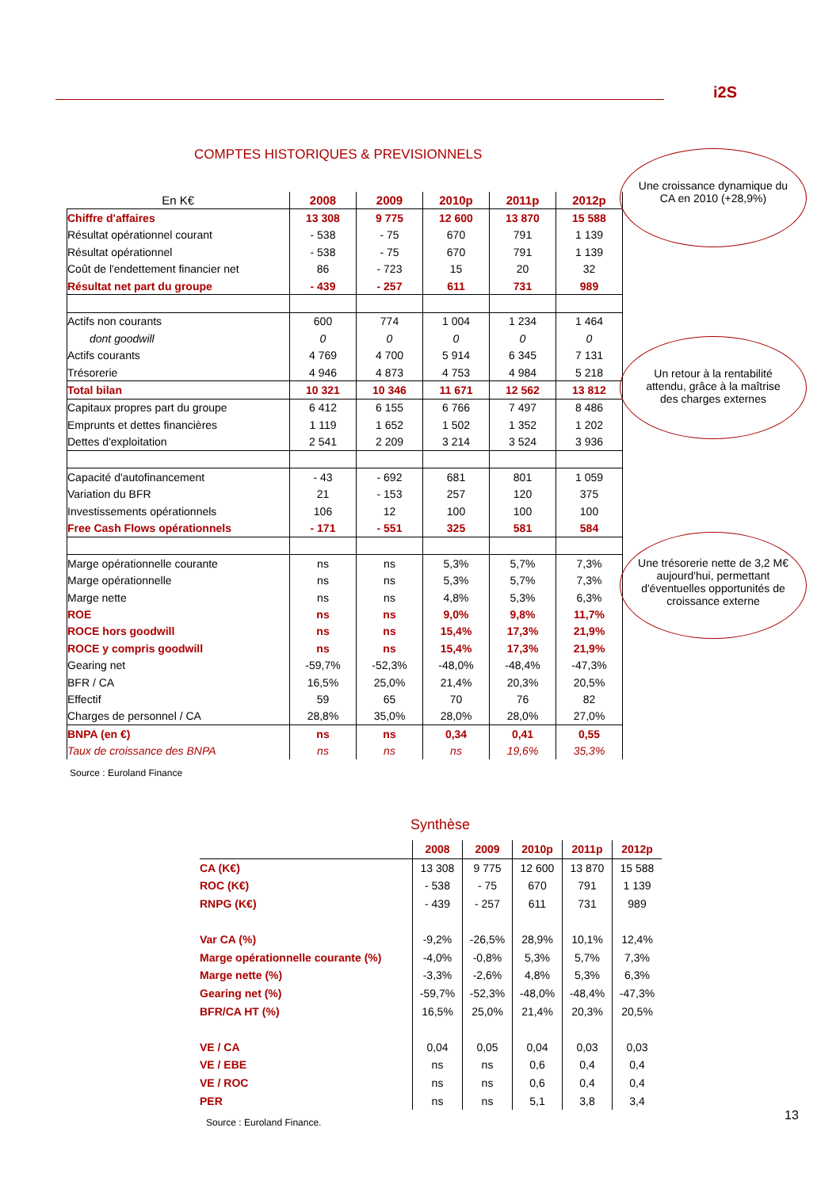i2S
COMPTES HISTORIQUES & PREVISIONNELS
| En K€ | 2008 | 2009 | 2010p | 2011p | 2012p |
| --- | --- | --- | --- | --- | --- |
| Chiffre d'affaires | 13 308 | 9 775 | 12 600 | 13 870 | 15 588 |
| Résultat opérationnel courant | - 538 | - 75 | 670 | 791 | 1 139 |
| Résultat opérationnel | - 538 | - 75 | 670 | 791 | 1 139 |
| Coût de l'endettement financier net | 86 | - 723 | 15 | 20 | 32 |
| Résultat net part du groupe | - 439 | - 257 | 611 | 731 | 989 |
| Actifs non courants | 600 | 774 | 1 004 | 1 234 | 1 464 |
| dont goodwill | 0 | 0 | 0 | 0 | 0 |
| Actifs courants | 4 769 | 4 700 | 5 914 | 6 345 | 7 131 |
| Trésorerie | 4 946 | 4 873 | 4 753 | 4 984 | 5 218 |
| Total bilan | 10 321 | 10 346 | 11 671 | 12 562 | 13 812 |
| Capitaux propres part du groupe | 6 412 | 6 155 | 6 766 | 7 497 | 8 486 |
| Emprunts et dettes financières | 1 119 | 1 652 | 1 502 | 1 352 | 1 202 |
| Dettes d'exploitation | 2 541 | 2 209 | 3 214 | 3 524 | 3 936 |
| Capacité d'autofinancement | - 43 | - 692 | 681 | 801 | 1 059 |
| Variation du BFR | 21 | - 153 | 257 | 120 | 375 |
| Investissements opérationnels | 106 | 12 | 100 | 100 | 100 |
| Free Cash Flows opérationnels | - 171 | - 551 | 325 | 581 | 584 |
| Marge opérationnelle courante | ns | ns | 5,3% | 5,7% | 7,3% |
| Marge opérationnelle | ns | ns | 5,3% | 5,7% | 7,3% |
| Marge nette | ns | ns | 4,8% | 5,3% | 6,3% |
| ROE | ns | ns | 9,0% | 9,8% | 11,7% |
| ROCE hors goodwill | ns | ns | 15,4% | 17,3% | 21,9% |
| ROCE y compris goodwill | ns | ns | 15,4% | 17,3% | 21,9% |
| Gearing net | -59,7% | -52,3% | -48,0% | -48,4% | -47,3% |
| BFR / CA | 16,5% | 25,0% | 21,4% | 20,3% | 20,5% |
| Effectif | 59 | 65 | 70 | 76 | 82 |
| Charges de personnel / CA | 28,8% | 35,0% | 28,0% | 28,0% | 27,0% |
| BNPA (en €) | ns | ns | 0,34 | 0,41 | 0,55 |
| Taux de croissance des BNPA | ns | ns | ns | 19,6% | 35,3% |
Source : Euroland Finance
Une croissance dynamique du CA en 2010 (+28,9%)
Un retour à la rentabilité attendu, grâce à la maîtrise des charges externes
Une trésorerie nette de 3,2 M€ aujourd'hui, permettant d'éventuelles opportunités de croissance externe
Synthèse
| | 2008 | 2009 | 2010p | 2011p | 2012p |
| --- | --- | --- | --- | --- | --- |
| CA (K€) | 13 308 | 9 775 | 12 600 | 13 870 | 15 588 |
| ROC (K€) | - 538 | - 75 | 670 | 791 | 1 139 |
| RNPG (K€) | - 439 | - 257 | 611 | 731 | 989 |
| Var CA (%) | -9,2% | -26,5% | 28,9% | 10,1% | 12,4% |
| Marge opérationnelle courante (%) | -4,0% | -0,8% | 5,3% | 5,7% | 7,3% |
| Marge nette (%) | -3,3% | -2,6% | 4,8% | 5,3% | 6,3% |
| Gearing net (%) | -59,7% | -52,3% | -48,0% | -48,4% | -47,3% |
| BFR/CA HT (%) | 16,5% | 25,0% | 21,4% | 20,3% | 20,5% |
| VE / CA | 0,04 | 0,05 | 0,04 | 0,03 | 0,03 |
| VE / EBE | ns | ns | 0,6 | 0,4 | 0,4 |
| VE / ROC | ns | ns | 0,6 | 0,4 | 0,4 |
| PER | ns | ns | 5,1 | 3,8 | 3,4 |
Source : Euroland Finance. 13